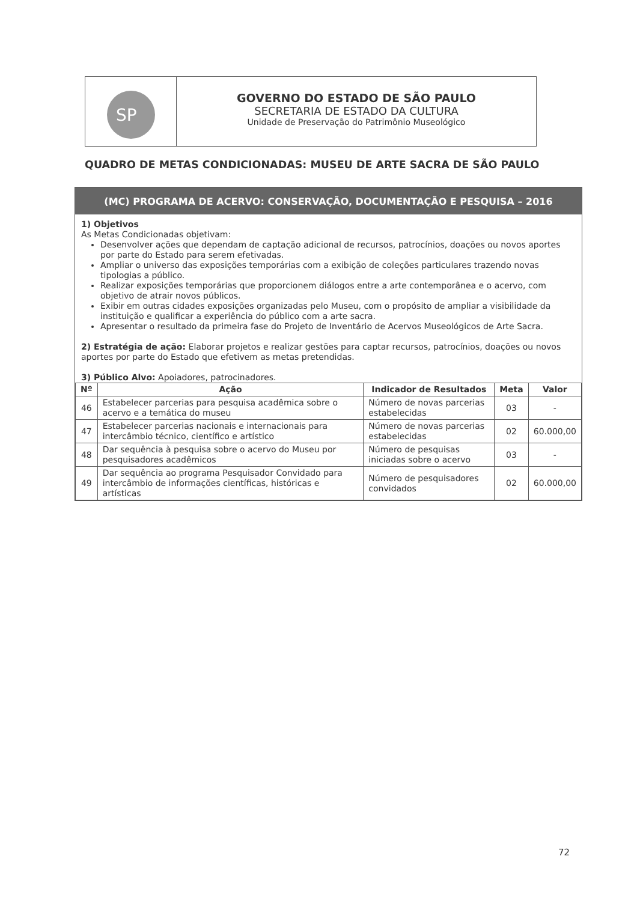SP
GOVERNO DO ESTADO DE SÃO PAULO
SECRETARIA DE ESTADO DA CULTURA
Unidade de Preservação do Patrimônio Museológico
QUADRO DE METAS CONDICIONADAS: MUSEU DE ARTE SACRA DE SÃO PAULO
(MC) PROGRAMA DE ACERVO: CONSERVAÇÃO, DOCUMENTAÇÃO E PESQUISA – 2016
1) Objetivos
As Metas Condicionadas objetivam:
Desenvolver ações que dependam de captação adicional de recursos, patrocínios, doações ou novos aportes por parte do Estado para serem efetivadas.
Ampliar o universo das exposições temporárias com a exibição de coleções particulares trazendo novas tipologias a público.
Realizar exposições temporárias que proporcionem diálogos entre a arte contemporânea e o acervo, com objetivo de atrair novos públicos.
Exibir em outras cidades exposições organizadas pelo Museu, com o propósito de ampliar a visibilidade da instituição e qualificar a experiência do público com a arte sacra.
Apresentar o resultado da primeira fase do Projeto de Inventário de Acervos Museológicos de Arte Sacra.
2) Estratégia de ação: Elaborar projetos e realizar gestões para captar recursos, patrocínios, doações ou novos aportes por parte do Estado que efetivem as metas pretendidas.
3) Público Alvo: Apoiadores, patrocinadores.
| Nº | Ação | Indicador de Resultados | Meta | Valor |
| --- | --- | --- | --- | --- |
| 46 | Estabelecer parcerias para pesquisa acadêmica sobre o acervo e a temática do museu | Número de novas parcerias estabelecidas | 03 | - |
| 47 | Estabelecer parcerias nacionais e internacionais para intercâmbio técnico, científico e artístico | Número de novas parcerias estabelecidas | 02 | 60.000,00 |
| 48 | Dar sequência à pesquisa sobre o acervo do Museu por pesquisadores acadêmicos | Número de pesquisas iniciadas sobre o acervo | 03 | - |
| 49 | Dar sequência ao programa Pesquisador Convidado para intercâmbio de informações científicas, históricas e artísticas | Número de pesquisadores convidados | 02 | 60.000,00 |
72